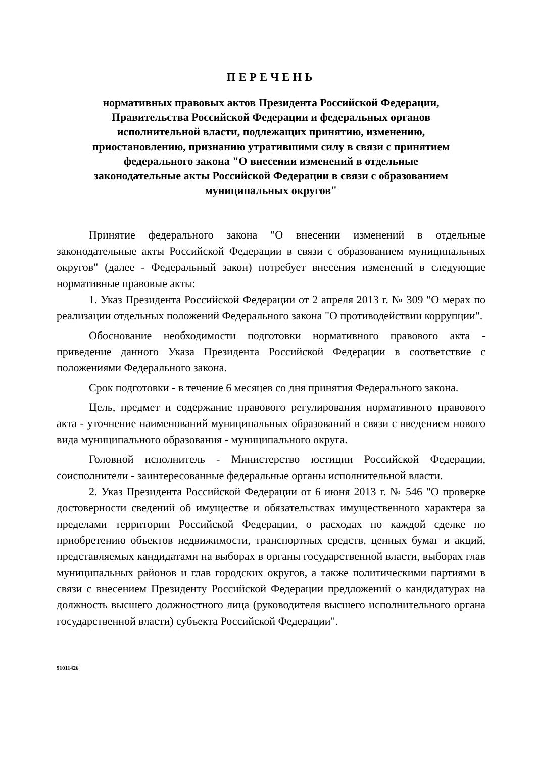ПЕРЕЧЕНЬ
нормативных правовых актов Президента Российской Федерации,
Правительства Российской Федерации и федеральных органов
исполнительной власти, подлежащих принятию, изменению,
приостановлению, признанию утратившими силу в связи с принятием
федерального закона "О внесении изменений в отдельные
законодательные акты Российской Федерации в связи с образованием
муниципальных округов"
Принятие федерального закона "О внесении изменений в отдельные законодательные акты Российской Федерации в связи с образованием муниципальных округов" (далее - Федеральный закон) потребует внесения изменений в следующие нормативные правовые акты:
1. Указ Президента Российской Федерации от 2 апреля 2013 г. № 309 "О мерах по реализации отдельных положений Федерального закона "О противодействии коррупции".
Обоснование необходимости подготовки нормативного правового акта - приведение данного Указа Президента Российской Федерации в соответствие с положениями Федерального закона.
Срок подготовки - в течение 6 месяцев со дня принятия Федерального закона.
Цель, предмет и содержание правового регулирования нормативного правового акта - уточнение наименований муниципальных образований в связи с введением нового вида муниципального образования - муниципального округа.
Головной исполнитель - Министерство юстиции Российской Федерации, соисполнители - заинтересованные федеральные органы исполнительной власти.
2. Указ Президента Российской Федерации от 6 июня 2013 г. № 546 "О проверке достоверности сведений об имуществе и обязательствах имущественного характера за пределами территории Российской Федерации, о расходах по каждой сделке по приобретению объектов недвижимости, транспортных средств, ценных бумаг и акций, представляемых кандидатами на выборах в органы государственной власти, выборах глав муниципальных районов и глав городских округов, а также политическими партиями в связи с внесением Президенту Российской Федерации предложений о кандидатурах на должность высшего должностного лица (руководителя высшего исполнительного органа государственной власти) субъекта Российской Федерации".
91011426